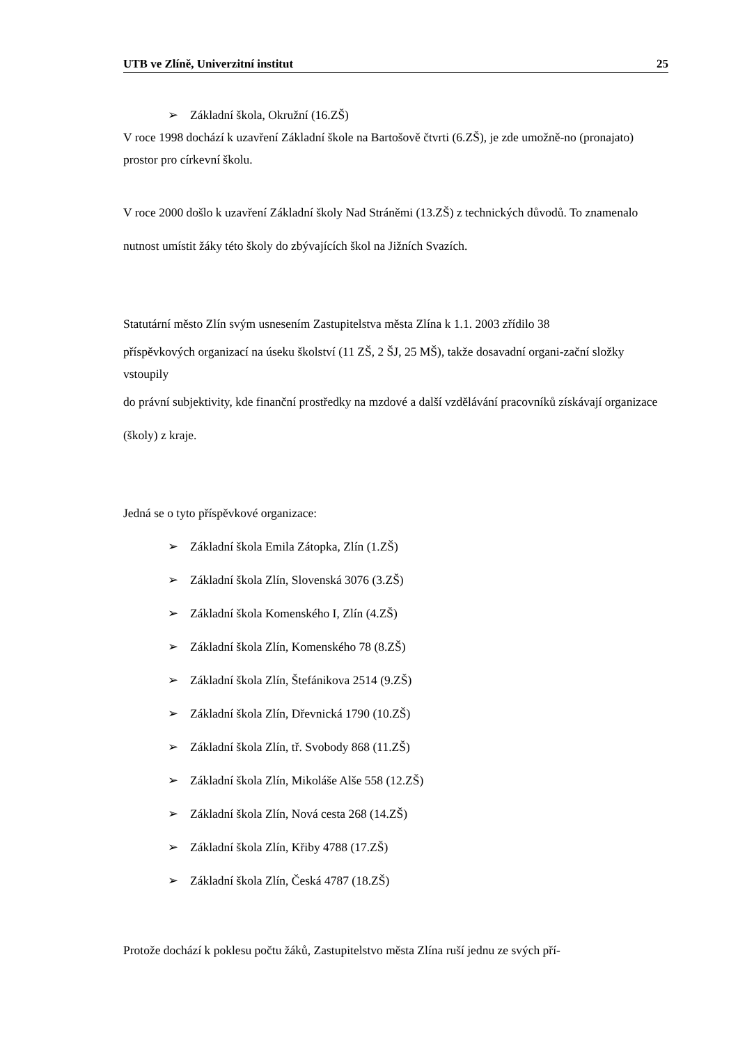UTB ve Zlíně, Univerzitní institut 25
➢ Základní škola, Okružní (16.ZŠ)
V roce 1998 dochází k uzavření Základní škole na Bartošově čtvrti (6.ZŠ), je zde umožně-no (pronajato) prostor pro církevní školu.
V roce 2000 došlo k uzavření Základní školy Nad Stráněmi (13.ZŠ) z technických důvodů. To znamenalo nutnost umístit žáky této školy do zbývajících škol na Jižních Svazích.
Statutární město Zlín svým usnesením Zastupitelstva města Zlína k 1.1. 2003 zřídilo 38
příspěvkových organizací na úseku školství (11 ZŠ, 2 ŠJ, 25 MŠ), takže dosavadní organi-zační složky vstoupily
do právní subjektivity, kde finanční prostředky na mzdové a další vzdělávání pracovníků získávají organizace (školy) z kraje.
Jedná se o tyto příspěvkové organizace:
➢ Základní škola Emila Zátopka, Zlín (1.ZŠ)
➢ Základní škola Zlín, Slovenská 3076 (3.ZŠ)
➢ Základní škola Komenského I, Zlín (4.ZŠ)
➢ Základní škola Zlín, Komenského 78 (8.ZŠ)
➢ Základní škola Zlín, Štefánikova 2514 (9.ZŠ)
➢ Základní škola Zlín, Dřevnická 1790 (10.ZŠ)
➢ Základní škola Zlín, tř. Svobody 868 (11.ZŠ)
➢ Základní škola Zlín, Mikoláše Alše 558 (12.ZŠ)
➢ Základní škola Zlín, Nová cesta 268 (14.ZŠ)
➢ Základní škola Zlín, Křiby 4788 (17.ZŠ)
➢ Základní škola Zlín, Česká 4787 (18.ZŠ)
Protože dochází k poklesu počtu žáků, Zastupitelstvo města Zlína ruší jednu ze svých pří-